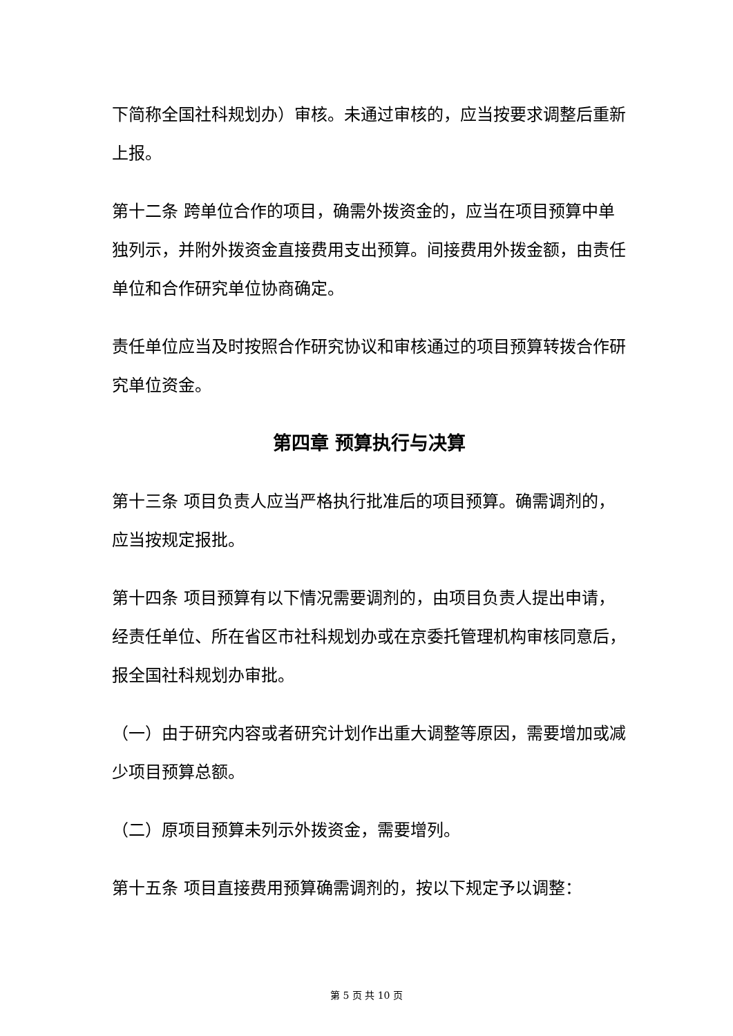下简称全国社科规划办）审核。未通过审核的，应当按要求调整后重新上报。
第十二条 跨单位合作的项目，确需外拨资金的，应当在项目预算中单独列示，并附外拨资金直接费用支出预算。间接费用外拨金额，由责任单位和合作研究单位协商确定。
责任单位应当及时按照合作研究协议和审核通过的项目预算转拨合作研究单位资金。
第四章 预算执行与决算
第十三条 项目负责人应当严格执行批准后的项目预算。确需调剂的，应当按规定报批。
第十四条 项目预算有以下情况需要调剂的，由项目负责人提出申请，经责任单位、所在省区市社科规划办或在京委托管理机构审核同意后，报全国社科规划办审批。
（一）由于研究内容或者研究计划作出重大调整等原因，需要增加或减少项目预算总额。
（二）原项目预算未列示外拨资金，需要增列。
第十五条 项目直接费用预算确需调剂的，按以下规定予以调整：
第 5 页 共 10 页